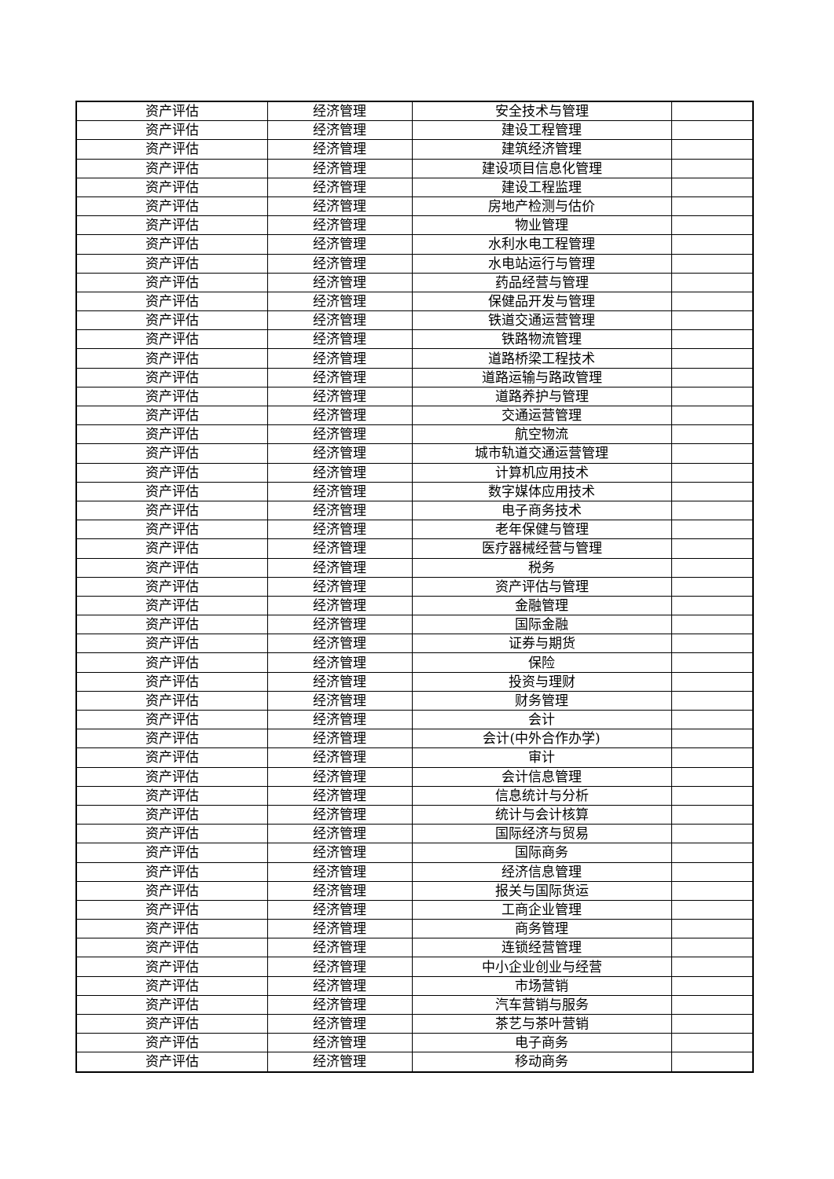| 资产评估 | 经济管理 | 安全技术与管理 | |
| 资产评估 | 经济管理 | 建设工程管理 | |
| 资产评估 | 经济管理 | 建筑经济管理 | |
| 资产评估 | 经济管理 | 建设项目信息化管理 | |
| 资产评估 | 经济管理 | 建设工程监理 | |
| 资产评估 | 经济管理 | 房地产检测与估价 | |
| 资产评估 | 经济管理 | 物业管理 | |
| 资产评估 | 经济管理 | 水利水电工程管理 | |
| 资产评估 | 经济管理 | 水电站运行与管理 | |
| 资产评估 | 经济管理 | 药品经营与管理 | |
| 资产评估 | 经济管理 | 保健品开发与管理 | |
| 资产评估 | 经济管理 | 铁道交通运营管理 | |
| 资产评估 | 经济管理 | 铁路物流管理 | |
| 资产评估 | 经济管理 | 道路桥梁工程技术 | |
| 资产评估 | 经济管理 | 道路运输与路政管理 | |
| 资产评估 | 经济管理 | 道路养护与管理 | |
| 资产评估 | 经济管理 | 交通运营管理 | |
| 资产评估 | 经济管理 | 航空物流 | |
| 资产评估 | 经济管理 | 城市轨道交通运营管理 | |
| 资产评估 | 经济管理 | 计算机应用技术 | |
| 资产评估 | 经济管理 | 数字媒体应用技术 | |
| 资产评估 | 经济管理 | 电子商务技术 | |
| 资产评估 | 经济管理 | 老年保健与管理 | |
| 资产评估 | 经济管理 | 医疗器械经营与管理 | |
| 资产评估 | 经济管理 | 税务 | |
| 资产评估 | 经济管理 | 资产评估与管理 | |
| 资产评估 | 经济管理 | 金融管理 | |
| 资产评估 | 经济管理 | 国际金融 | |
| 资产评估 | 经济管理 | 证券与期货 | |
| 资产评估 | 经济管理 | 保险 | |
| 资产评估 | 经济管理 | 投资与理财 | |
| 资产评估 | 经济管理 | 财务管理 | |
| 资产评估 | 经济管理 | 会计 | |
| 资产评估 | 经济管理 | 会计(中外合作办学) | |
| 资产评估 | 经济管理 | 审计 | |
| 资产评估 | 经济管理 | 会计信息管理 | |
| 资产评估 | 经济管理 | 信息统计与分析 | |
| 资产评估 | 经济管理 | 统计与会计核算 | |
| 资产评估 | 经济管理 | 国际经济与贸易 | |
| 资产评估 | 经济管理 | 国际商务 | |
| 资产评估 | 经济管理 | 经济信息管理 | |
| 资产评估 | 经济管理 | 报关与国际货运 | |
| 资产评估 | 经济管理 | 工商企业管理 | |
| 资产评估 | 经济管理 | 商务管理 | |
| 资产评估 | 经济管理 | 连锁经营管理 | |
| 资产评估 | 经济管理 | 中小企业创业与经营 | |
| 资产评估 | 经济管理 | 市场营销 | |
| 资产评估 | 经济管理 | 汽车营销与服务 | |
| 资产评估 | 经济管理 | 茶艺与茶叶营销 | |
| 资产评估 | 经济管理 | 电子商务 | |
| 资产评估 | 经济管理 | 移动商务 | |